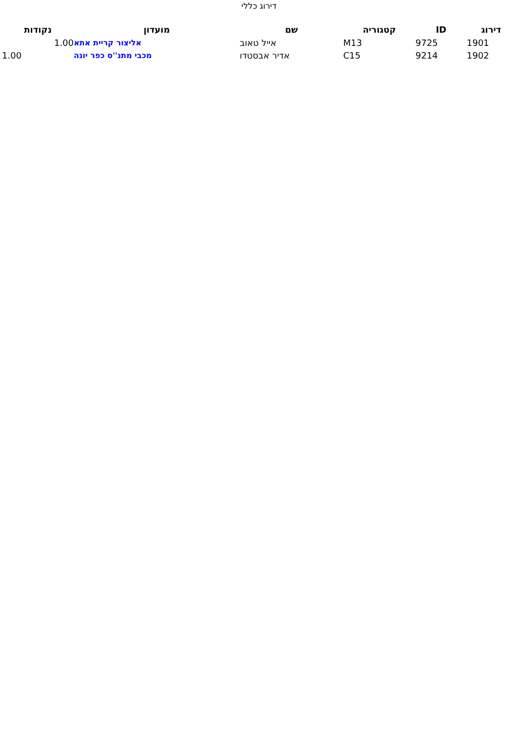דירוג כללי
| דירוג | ID | קטגוריה | שם | מועדון | נקודות |
| --- | --- | --- | --- | --- | --- |
| 1901 | 9725 | M13 | אייל טאוב | אליצור קריית אתא | 1.00 |
| 1902 | 9214 | C15 | אדיר אבסטדו | מכבי מתנ''ס כפר יונה | 1.00 |